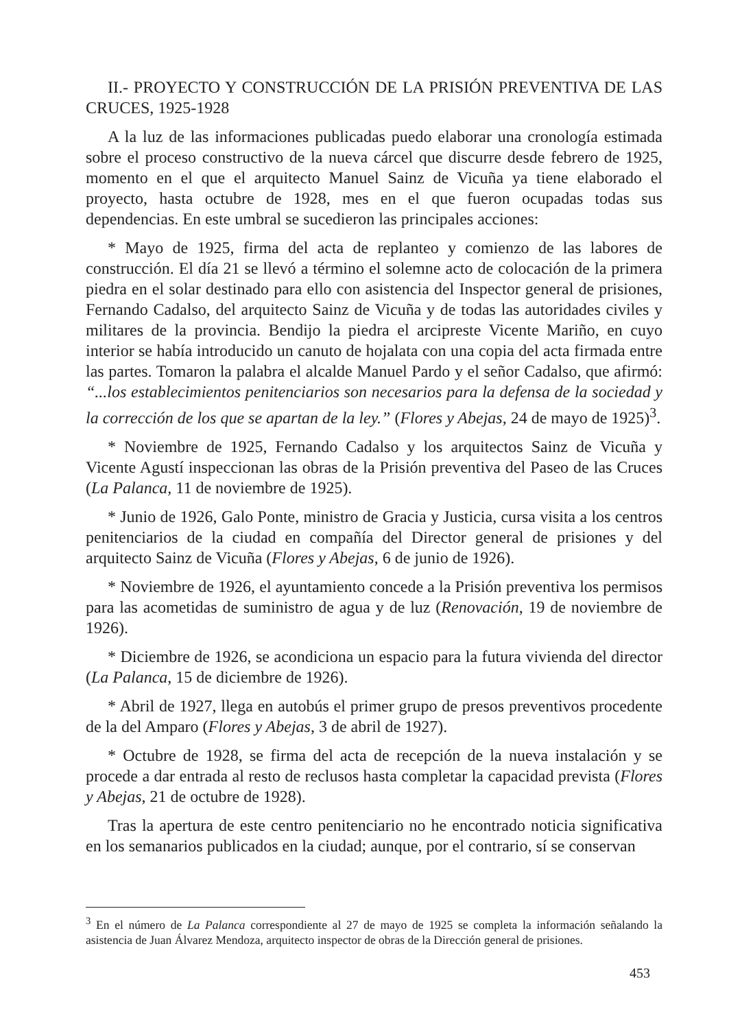II.- PROYECTO Y CONSTRUCCIÓN DE LA PRISIÓN PREVENTIVA DE LAS CRUCES, 1925-1928
A la luz de las informaciones publicadas puedo elaborar una cronología estimada sobre el proceso constructivo de la nueva cárcel que discurre desde febrero de 1925, momento en el que el arquitecto Manuel Sainz de Vicuña ya tiene elaborado el proyecto, hasta octubre de 1928, mes en el que fueron ocupadas todas sus dependencias. En este umbral se sucedieron las principales acciones:
* Mayo de 1925, firma del acta de replanteo y comienzo de las labores de construcción. El día 21 se llevó a término el solemne acto de colocación de la primera piedra en el solar destinado para ello con asistencia del Inspector general de prisiones, Fernando Cadalso, del arquitecto Sainz de Vicuña y de todas las autoridades civiles y militares de la provincia. Bendijo la piedra el arcipreste Vicente Mariño, en cuyo interior se había introducido un canuto de hojalata con una copia del acta firmada entre las partes. Tomaron la palabra el alcalde Manuel Pardo y el señor Cadalso, que afirmó: “...los establecimientos penitenciarios son necesarios para la defensa de la sociedad y la corrección de los que se apartan de la ley.” (Flores y Abejas, 24 de mayo de 1925)<sup>3</sup>.
* Noviembre de 1925, Fernando Cadalso y los arquitectos Sainz de Vicuña y Vicente Agustí inspeccionan las obras de la Prisión preventiva del Paseo de las Cruces (La Palanca, 11 de noviembre de 1925).
* Junio de 1926, Galo Ponte, ministro de Gracia y Justicia, cursa visita a los centros penitenciarios de la ciudad en compañía del Director general de prisiones y del arquitecto Sainz de Vicuña (Flores y Abejas, 6 de junio de 1926).
* Noviembre de 1926, el ayuntamiento concede a la Prisión preventiva los permisos para las acometidas de suministro de agua y de luz (Renovación, 19 de noviembre de 1926).
* Diciembre de 1926, se acondiciona un espacio para la futura vivienda del director (La Palanca, 15 de diciembre de 1926).
* Abril de 1927, llega en autobús el primer grupo de presos preventivos procedente de la del Amparo (Flores y Abejas, 3 de abril de 1927).
* Octubre de 1928, se firma del acta de recepción de la nueva instalación y se procede a dar entrada al resto de reclusos hasta completar la capacidad prevista (Flores y Abejas, 21 de octubre de 1928).
Tras la apertura de este centro penitenciario no he encontrado noticia significativa en los semanarios publicados en la ciudad; aunque, por el contrario, sí se conservan
<sup>3</sup> En el número de La Palanca correspondiente al 27 de mayo de 1925 se completa la información señalando la asistencia de Juan Álvarez Mendoza, arquitecto inspector de obras de la Dirección general de prisiones.
453